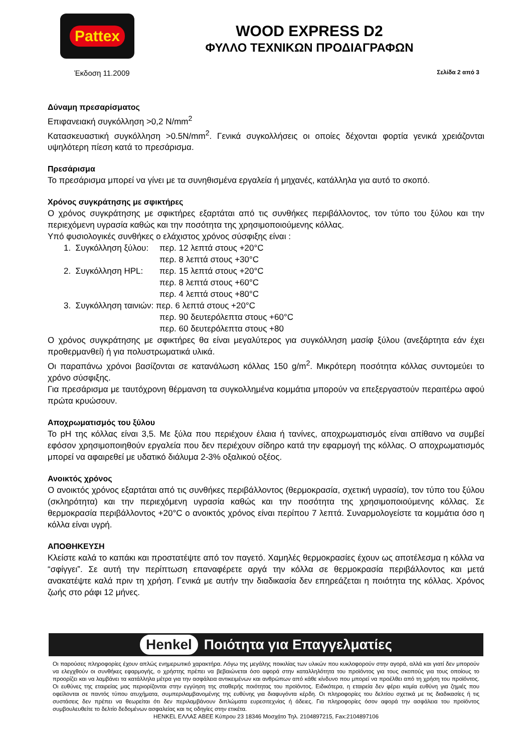Pattex
WOOD EXPRESS D2
ΦΥΛΛΟ ΤΕΧΝΙΚΩΝ ΠΡΟΔΙΑΓΡΑΦΩΝ
Έκδοση 11.2009 Σελίδα 2 από 3
Δύναμη πρεσαρίσματος
Επιφανειακή συγκόλληση >0,2 N/mm<sup>2</sup>
Κατασκευαστική συγκόλληση >0.5N/mm<sup>2</sup>. Γενικά συγκολλήσεις οι οποίες δέχονται φορτία γενικά χρειάζονται υψηλότερη πίεση κατά το πρεσάρισμα.
Πρεσάρισμα
Το πρεσάρισμα μπορεί να γίνει με τα συνηθισμένα εργαλεία ή μηχανές, κατάλληλα για αυτό το σκοπό.
Χρόνος συγκράτησης με σφικτήρες
Ο χρόνος συγκράτησης με σφικτήρες εξαρτάται από τις συνθήκες περιβάλλοντος, τον τύπο του ξύλου και την περιεχόμενη υγρασία καθώς και την ποσότητα της χρησιμοποιούμενης κόλλας.
Υπό φυσιολογικές συνθήκες ο ελάχιστος χρόνος σύσφιξης είναι :
| 1. Συγκόλληση ξύλου: | περ. 12 λεπτά στους +20°C περ. 8 λεπτά στους +30°C |
| 2. Συγκόλληση HPL: | περ. 15 λεπτά στους +20°C περ. 8 λεπτά στους +60°C περ. 4 λεπτά στους +80°C |
| 3. Συγκόλληση ταινιών: περ. 6 λεπτά στους +20°C | |
| | περ. 90 δευτερόλεπτα στους +60°C περ. 60 δευτερόλεπτα στους +80 |
Ο χρόνος συγκράτησης με σφικτήρες θα είναι μεγαλύτερος για συγκόλληση μασίφ ξύλου (ανεξάρτητα εάν έχει προθερμανθεί) ή για πολυστρωματικά υλικά.
Οι παραπάνω χρόνοι βασίζονται σε κατανάλωση κόλλας 150 g/m<sup>2</sup>. Μικρότερη ποσότητα κόλλας συντομεύει το χρόνο σύσφιξης.
Για πρεσάρισμα με ταυτόχρονη θέρμανση τα συγκολλημένα κομμάτια μπορούν να επεξεργαστούν περαιτέρω αφού πρώτα κρυώσουν.
Αποχρωματισμός του ξύλου
Το pH της κόλλας είναι 3,5. Με ξύλα που περιέχουν έλαια ή τανίνες, αποχρωματισμός είναι απίθανο να συμβεί εφόσον χρησιμοποιηθούν εργαλεία που δεν περιέχουν σίδηρο κατά την εφαρμογή της κόλλας. Ο αποχρωματισμός μπορεί να αφαιρεθεί με υδατικό διάλυμα 2-3% οξαλικού οξέος.
Ανοικτός χρόνος
Ο ανοικτός χρόνος εξαρτάται από τις συνθήκες περιβάλλοντος (θερμοκρασία, σχετική υγρασία), τον τύπο του ξύλου (σκληρότητα) και την περιεχόμενη υγρασία καθώς και την ποσότητα της χρησιμοποιούμενης κόλλας. Σε θερμοκρασία περιβάλλοντος +20°C ο ανοικτός χρόνος είναι περίπου 7 λεπτά. Συναρμολογείστε τα κομμάτια όσο η κόλλα είναι υγρή.
ΑΠΟΘΗΚΕΥΣΗ
Κλείστε καλά το καπάκι και προστατέψτε από τον παγετό. Χαμηλές θερμοκρασίες έχουν ως αποτέλεσμα η κόλλα να “σφίγγει”. Σε αυτή την περίπτωση επαναφέρετε αργά την κόλλα σε θερμοκρασία περιβάλλοντος και μετά ανακατέψτε καλά πριν τη χρήση. Γενικά με αυτήν την διαδικασία δεν επηρεάζεται η ποιότητα της κόλλας. Χρόνος ζωής στο ράφι 12 μήνες.
Henkel Ποιότητα για Επαγγελματίες
Οι παρούσες πληροφορίες έχουν απλώς ενημερωτικό χαρακτήρα. Λόγω της μεγάλης ποικιλίας των υλικών που κυκλοφορούν στην αγορά, αλλά και γιατί δεν μπορούν να ελεγχθούν οι συνθήκες εφαρμογής, ο χρήστης πρέπει να βεβαιώνεται όσο αφορά στην καταλληλότητα του προϊόντος για τους σκοπούς για τους οποίους το προορίζει και να λαμβάνει τα κατάλληλα μέτρα για την ασφάλεια αντικειμένων και ανθρώπων από κάθε κίνδυνο που μπορεί να προέλθει από τη χρήση του προϊόντος. Οι ευθύνες της εταιρείας μας περιορίζονται στην εγγύηση της σταθερής ποιότητας του προϊόντος. Ειδικότερα, η εταιρεία δεν φέρει καμία ευθύνη για ζημιές που οφείλονται σε παντός τύπου ατυχήματα, συμπεριλαμβανομένης της ευθύνης για διαφυγόντα κέρδη. Οι πληροφορίες του δελτίου σχετικά με τις διαδικασίες ή τις συστάσεις δεν πρέπει να θεωρείται ότι δεν περιλαμβάνουν διπλώματα ευρεσιτεχνίας ή άδειες. Για πληροφορίες όσον αφορά την ασφάλεια του προϊόντος συμβουλευθείτε το δελτίο δεδομένων ασφαλείας και τις οδηγίες στην ετικέτα.
HENKEL ΕΛΛΑΣ ΑΒΕΕ Κύπρου 23 18346 Μοσχάτο Τηλ. 2104897215, Fax:2104897106